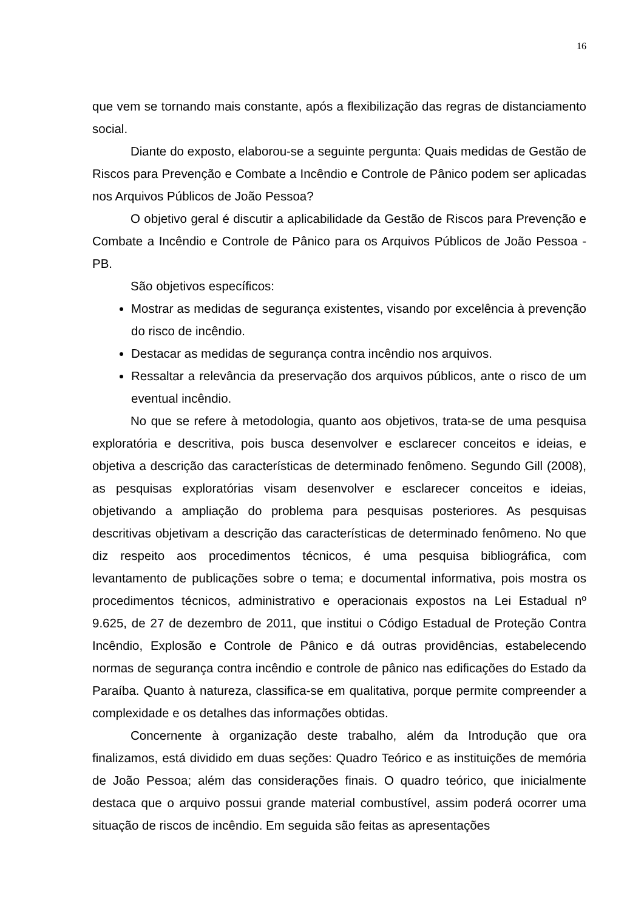16
que vem se tornando mais constante, após a flexibilização das regras de distanciamento social.
Diante do exposto, elaborou-se a seguinte pergunta: Quais medidas de Gestão de Riscos para Prevenção e Combate a Incêndio e Controle de Pânico podem ser aplicadas nos Arquivos Públicos de João Pessoa?
O objetivo geral é discutir a aplicabilidade da Gestão de Riscos para Prevenção e Combate a Incêndio e Controle de Pânico para os Arquivos Públicos de João Pessoa - PB.
São objetivos específicos:
Mostrar as medidas de segurança existentes, visando por excelência à prevenção do risco de incêndio.
Destacar as medidas de segurança contra incêndio nos arquivos.
Ressaltar a relevância da preservação dos arquivos públicos, ante o risco de um eventual incêndio.
No que se refere à metodologia, quanto aos objetivos, trata-se de uma pesquisa exploratória e descritiva, pois busca desenvolver e esclarecer conceitos e ideias, e objetiva a descrição das características de determinado fenômeno. Segundo Gill (2008), as pesquisas exploratórias visam desenvolver e esclarecer conceitos e ideias, objetivando a ampliação do problema para pesquisas posteriores. As pesquisas descritivas objetivam a descrição das características de determinado fenômeno. No que diz respeito aos procedimentos técnicos, é uma pesquisa bibliográfica, com levantamento de publicações sobre o tema; e documental informativa, pois mostra os procedimentos técnicos, administrativo e operacionais expostos na Lei Estadual nº 9.625, de 27 de dezembro de 2011, que institui o Código Estadual de Proteção Contra Incêndio, Explosão e Controle de Pânico e dá outras providências, estabelecendo normas de segurança contra incêndio e controle de pânico nas edificações do Estado da Paraíba. Quanto à natureza, classifica-se em qualitativa, porque permite compreender a complexidade e os detalhes das informações obtidas.
Concernente à organização deste trabalho, além da Introdução que ora finalizamos, está dividido em duas seções: Quadro Teórico e as instituições de memória de João Pessoa; além das considerações finais. O quadro teórico, que inicialmente destaca que o arquivo possui grande material combustível, assim poderá ocorrer uma situação de riscos de incêndio. Em seguida são feitas as apresentações